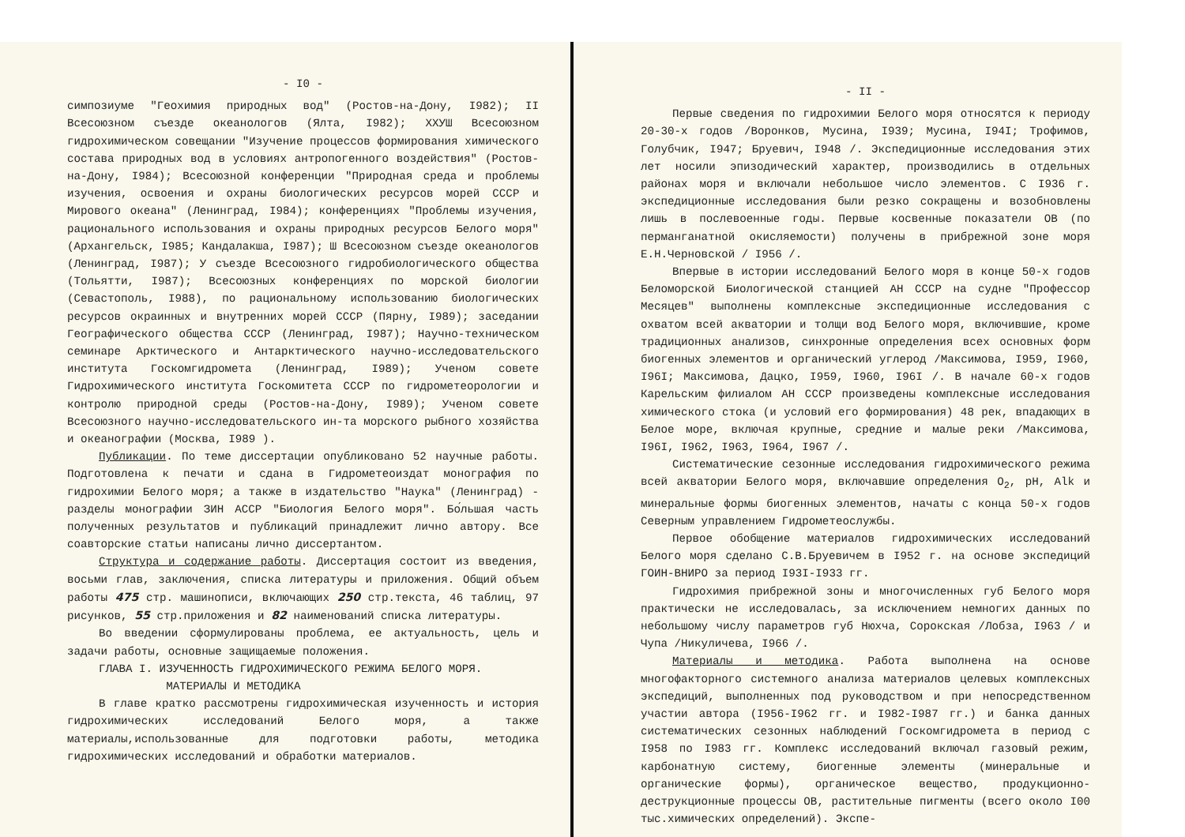- I0 -
симпозиуме "Геохимия природных вод" (Ростов-на-Дону, I982); II Всесоюзном съезде океанологов (Ялта, I982); XXУШ Всесоюзном гидрохимическом совещании "Изучение процессов формирования химического состава природных вод в условиях антропогенного воздействия" (Ростов-на-Дону, I984); Всесоюзной конференции "Природная среда и проблемы изучения, освоения и охраны биологических ресурсов морей СССР и Мирового океана" (Ленинград, I984); конференциях "Проблемы изучения, рационального использования и охраны природных ресурсов Белого моря" (Архангельск, I985; Кандалакша, I987); Ш Всесоюзном съезде океанологов (Ленинград, I987); У съезде Всесоюзного гидробиологического общества (Тольятти, I987); Всесоюзных конференциях по морской биологии (Севастополь, I988), по рациональному использованию биологических ресурсов окраинных и внутренних морей СССР (Пярну, I989); заседании Географического общества СССР (Ленинград, I987); Научно-техническом семинаре Арктического и Антарктического научно-исследовательского института Госкомгидромета (Ленинград, I989); Ученом совете Гидрохимического института Госкомитета СССР по гидрометеорологии и контролю природной среды (Ростов-на-Дону, I989); Ученом совете Всесоюзного научно-исследовательского ин-та морского рыбного хозяйства и океанографии (Москва, I989 ).
Публикации. По теме диссертации опубликовано 52 научные работы. Подготовлена к печати и сдана в Гидрометеоиздат монография по гидрохимии Белого моря; а также в издательство "Наука" (Ленинград) - разделы монографии ЗИН АССР "Биология Белого моря". Бо́льшая часть полученных результатов и публикаций принадлежит лично автору. Все соавторские статьи написаны лично диссертантом.
Структура и содержание работы. Диссертация состоит из введения, восьми глав, заключения, списка литературы и приложения. Общий объем работы 475 стр. машинописи, включающих 250 стр.текста, 46 таблиц, 97 рисунков, 55 стр.приложения и 82 наименований списка литературы.
Во введении сформулированы проблема, ее актуальность, цель и задачи работы, основные защищаемые положения.
ГЛАВА I. ИЗУЧЕННОСТЬ ГИДРОХИМИЧЕСКОГО РЕЖИМА БЕЛОГО МОРЯ.
МАТЕРИАЛЫ И МЕТОДИКА
В главе кратко рассмотрены гидрохимическая изученность и история гидрохимических исследований Белого моря, а также материалы,использованные для подготовки работы, методика гидрохимических исследований и обработки материалов.
- II -
Первые сведения по гидрохимии Белого моря относятся к периоду 20-30-х годов /Воронков, Мусина, I939; Мусина, I94I; Трофимов, Голубчик, I947; Бруевич, I948 /. Экспедиционные исследования этих лет носили эпизодический характер, производились в отдельных районах моря и включали небольшое число элементов. С I936 г. экспедиционные исследования были резко сокращены и возобновлены лишь в послевоенные годы. Первые косвенные показатели ОВ (по перманганатной окисляемости) получены в прибрежной зоне моря Е.Н.Черновской / I956 /.
Впервые в истории исследований Белого моря в конце 50-х годов Беломорской Биологической станцией АН СССР на судне "Профессор Месяцев" выполнены комплексные экспедиционные исследования с охватом всей акватории и толщи вод Белого моря, включившие, кроме традиционных анализов, синхронные определения всех основных форм биогенных элементов и органический углерод /Максимова, I959, I960, I96I; Максимова, Дацко, I959, I960, I96I /. В начале 60-х годов Карельским филиалом АН СССР произведены комплексные исследования химического стока (и условий его формирования) 48 рек, впадающих в Белое море, включая крупные, средние и малые реки /Максимова, I96I, I962, I963, I964, I967 /.
Систематические сезонные исследования гидрохимического режима всей акватории Белого моря, включавшие определения O<sub>2</sub>, pH, Alk и минеральные формы биогенных элементов, начаты с конца 50-х годов Северным управлением Гидрометеослужбы.
Первое обобщение материалов гидрохимических исследований Белого моря сделано С.В.Бруевичем в I952 г. на основе экспедиций ГОИН-ВНИРО за период I93I-I933 гг.
Гидрохимия прибрежной зоны и многочисленных губ Белого моря практически не исследовалась, за исключением немногих данных по небольшому числу параметров губ Нюхча, Сорокская /Лобза, I963 / и Чупа /Никуличева, I966 /.
Материалы и методика. Работа выполнена на основе многофакторного системного анализа материалов целевых комплексных экспедиций, выполненных под руководством и при непосредственном участии автора (I956-I962 гг. и I982-I987 гг.) и банка данных систематических сезонных наблюдений Госкомгидромета в период с I958 по I983 гг. Комплекс исследований включал газовый режим, карбонатную систему, биогенные элементы (минеральные и органические формы), органическое вещество, продукционно-деструкционные процессы ОВ, растительные пигменты (всего около I00 тыс.химических определений). Экспе-